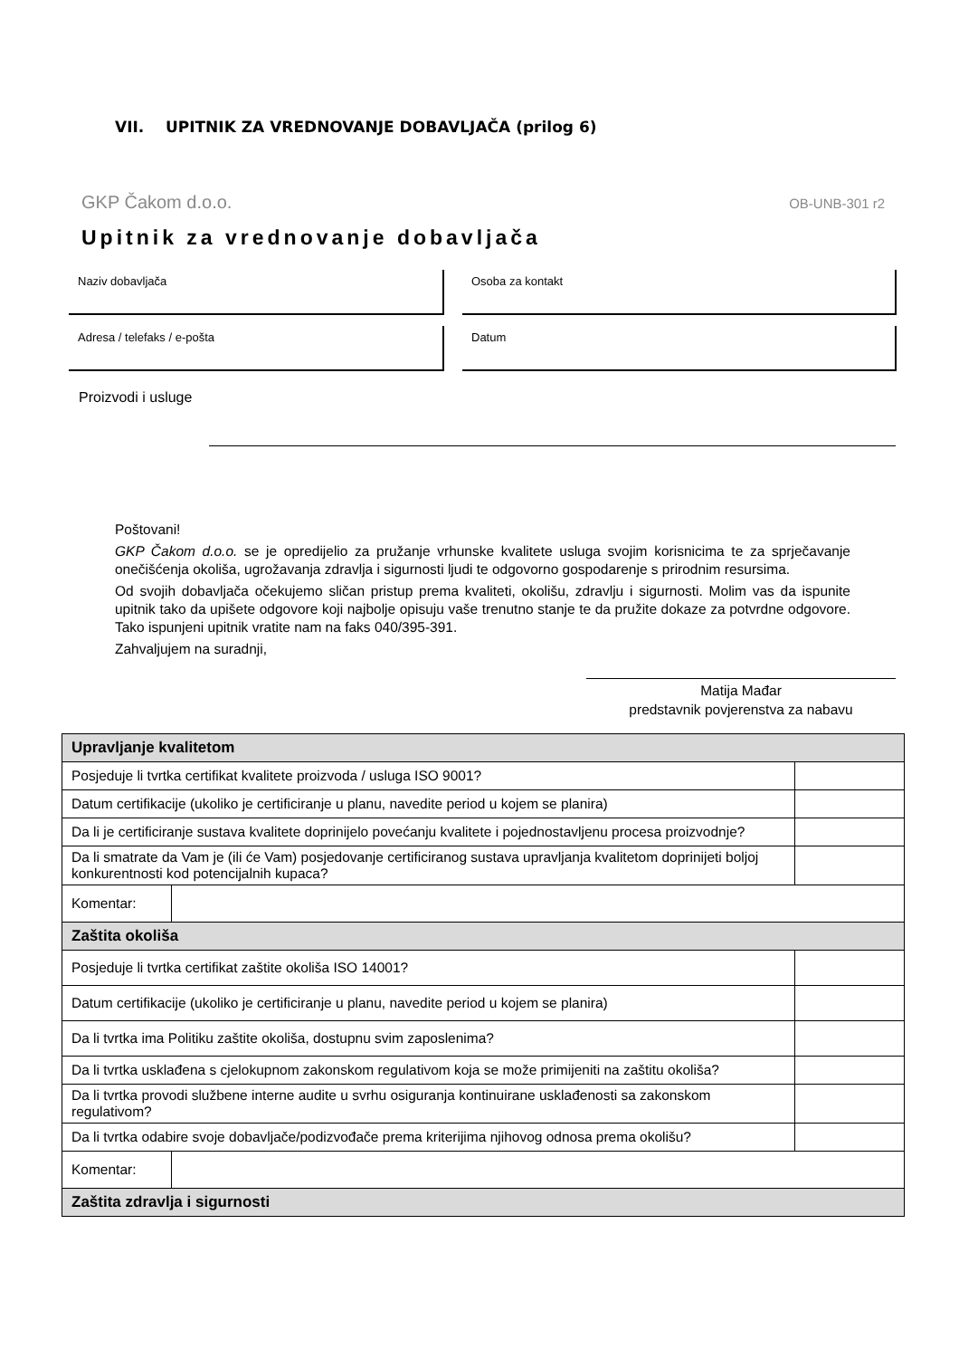VII. UPITNIK ZA VREDNOVANJE DOBAVLJAČA (prilog 6)
GKP Čakom d.o.o. OB-UNB-301 r2
Upitnik za vrednovanje dobavljača
Naziv dobavljača
Osoba za kontakt
Adresa / telefaks / e-pošta
Datum
Proizvodi i usluge
Poštovani!
GKP Čakom d.o.o. se je opredijelio za pružanje vrhunske kvalitete usluga svojim korisnicima te za sprječavanje onečišćenja okoliša, ugrožavanja zdravlja i sigurnosti ljudi te odgovorno gospodarenje s prirodnim resursima.
Od svojih dobavljača očekujemo sličan pristup prema kvaliteti, okolišu, zdravlju i sigurnosti. Molim vas da ispunite upitnik tako da upišete odgovore koji najbolje opisuju vaše trenutno stanje te da pružite dokaze za potvrdne odgovore. Tako ispunjeni upitnik vratite nam na faks 040/395-391.
Zahvaljujem na suradnji,
Matija Mađar
predstavnik povjerenstva za nabavu
| Upravljanje kvalitetom | | |
| Posjeduje li tvrtka certifikat kvalitete proizvoda / usluga ISO 9001? | | |
| Datum certifikacije (ukoliko je certificiranje u planu, navedite period u kojem se planira) | | |
| Da li je certificiranje sustava kvalitete doprinijelo povećanju kvalitete i pojednostavljenu procesa proizvodnje? | | |
| Da li smatrate da Vam je (ili će Vam) posjedovanje certificiranog sustava upravljanja kvalitetom doprinijeti boljoj konkurentnosti kod potencijalnih kupaca? | | |
| Komentar: | | |
| Zaštita okoliša | | |
| Posjeduje li tvrtka certifikat zaštite okoliša ISO 14001? | | |
| Datum certifikacije (ukoliko je certificiranje u planu, navedite period u kojem se planira) | | |
| Da li tvrtka ima Politiku zaštite okoliša, dostupnu svim zaposlenima? | | |
| Da li tvrtka usklađena s cjelokupnom zakonskom regulativom koja se može primijeniti na zaštitu okoliša? | | |
| Da li tvrtka provodi službene interne audite u svrhu osiguranja kontinuirane usklađenosti sa zakonskom regulativom? | | |
| Da li tvrtka odabire svoje dobavljače/podizvođače prema kriterijima njihovog odnosa prema okolišu? | | |
| Komentar: | | |
| Zaštita zdravlja i sigurnosti | | |